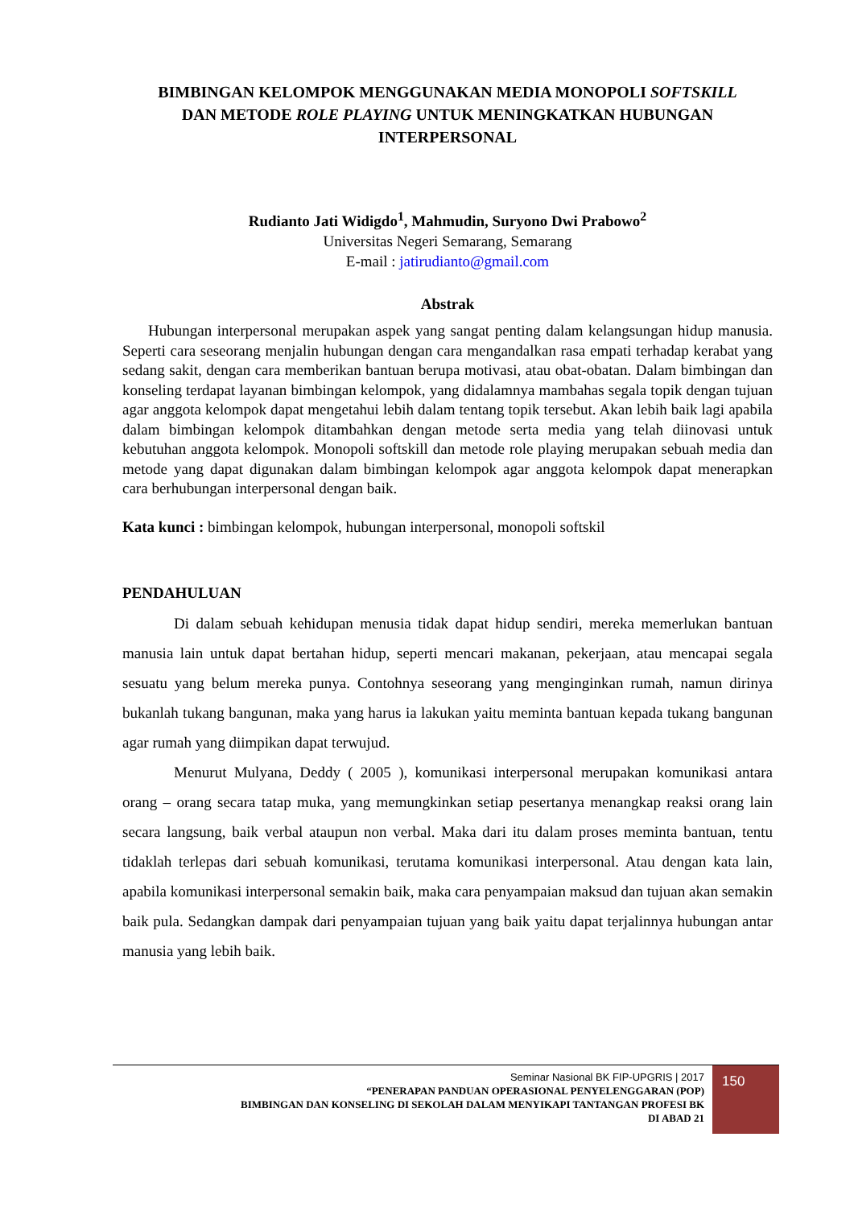BIMBINGAN KELOMPOK MENGGUNAKAN MEDIA MONOPOLI SOFTSKILL
DAN METODE ROLE PLAYING UNTUK MENINGKATKAN HUBUNGAN
INTERPERSONAL
Rudianto Jati Widigdo<sup>1</sup>, Mahmudin, Suryono Dwi Prabowo<sup>2</sup>
Universitas Negeri Semarang, Semarang
E-mail : jatirudianto@gmail.com
Abstrak
Hubungan interpersonal merupakan aspek yang sangat penting dalam kelangsungan hidup manusia. Seperti cara seseorang menjalin hubungan dengan cara mengandalkan rasa empati terhadap kerabat yang sedang sakit, dengan cara memberikan bantuan berupa motivasi, atau obat-obatan. Dalam bimbingan dan konseling terdapat layanan bimbingan kelompok, yang didalamnya mambahas segala topik dengan tujuan agar anggota kelompok dapat mengetahui lebih dalam tentang topik tersebut. Akan lebih baik lagi apabila dalam bimbingan kelompok ditambahkan dengan metode serta media yang telah diinovasi untuk kebutuhan anggota kelompok. Monopoli softskill dan metode role playing merupakan sebuah media dan metode yang dapat digunakan dalam bimbingan kelompok agar anggota kelompok dapat menerapkan cara berhubungan interpersonal dengan baik.
Kata kunci : bimbingan kelompok, hubungan interpersonal, monopoli softskil
PENDAHULUAN
Di dalam sebuah kehidupan menusia tidak dapat hidup sendiri, mereka memerlukan bantuan manusia lain untuk dapat bertahan hidup, seperti mencari makanan, pekerjaan, atau mencapai segala sesuatu yang belum mereka punya. Contohnya seseorang yang menginginkan rumah, namun dirinya bukanlah tukang bangunan, maka yang harus ia lakukan yaitu meminta bantuan kepada tukang bangunan agar rumah yang diimpikan dapat terwujud.
Menurut Mulyana, Deddy ( 2005 ), komunikasi interpersonal merupakan komunikasi antara orang – orang secara tatap muka, yang memungkinkan setiap pesertanya menangkap reaksi orang lain secara langsung, baik verbal ataupun non verbal. Maka dari itu dalam proses meminta bantuan, tentu tidaklah terlepas dari sebuah komunikasi, terutama komunikasi interpersonal. Atau dengan kata lain, apabila komunikasi interpersonal semakin baik, maka cara penyampaian maksud dan tujuan akan semakin baik pula. Sedangkan dampak dari penyampaian tujuan yang baik yaitu dapat terjalinnya hubungan antar manusia yang lebih baik.
Seminar Nasional BK FIP-UPGRIS | 2017
“PENERAPAN PANDUAN OPERASIONAL PENYELENGGARAN (POP)
BIMBINGAN DAN KONSELING DI SEKOLAH DALAM MENYIKAPI TANTANGAN PROFESI BK
DI ABAD 21
150